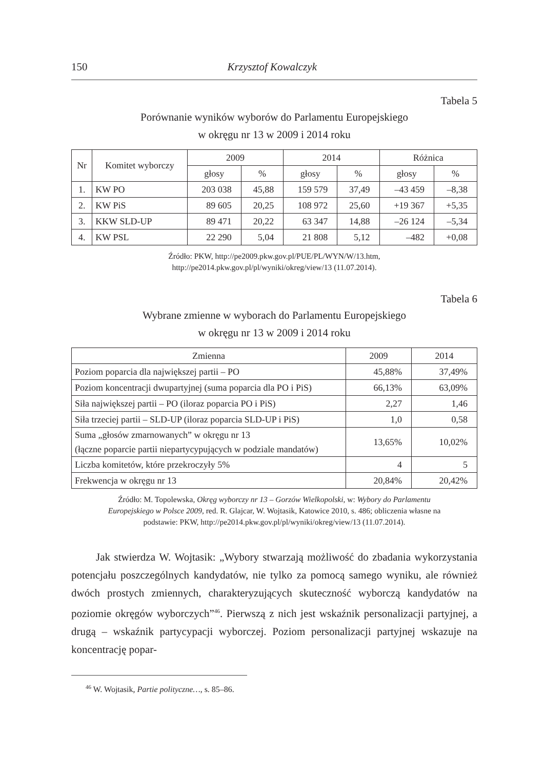150 Krzysztof Kowalczyk
Tabela 5
Porównanie wyników wyborów do Parlamentu Europejskiego
w okręgu nr 13 w 2009 i 2014 roku
| Nr | Komitet wyborczy | 2009 | | 2014 | | Różnica | |
| --- | --- | --- | --- | --- | --- | --- | --- |
| | | głosy | % | głosy | % | głosy | % |
| 1. | KW PO | 203 038 | 45,88 | 159 579 | 37,49 | –43 459 | –8,38 |
| 2. | KW PiS | 89 605 | 20,25 | 108 972 | 25,60 | +19 367 | +5,35 |
| 3. | KKW SLD-UP | 89 471 | 20,22 | 63 347 | 14,88 | –26 124 | –5,34 |
| 4. | KW PSL | 22 290 | 5,04 | 21 808 | 5,12 | –482 | +0,08 |
Źródło: PKW, http://pe2009.pkw.gov.pl/PUE/PL/WYN/W/13.htm, http://pe2014.pkw.gov.pl/pl/wyniki/okreg/view/13 (11.07.2014).
Tabela 6
Wybrane zmienne w wyborach do Parlamentu Europejskiego
w okręgu nr 13 w 2009 i 2014 roku
| Zmienna | 2009 | 2014 |
| --- | --- | --- |
| Poziom poparcia dla największej partii – PO | 45,88% | 37,49% |
| Poziom koncentracji dwupartyjnej (suma poparcia dla PO i PiS) | 66,13% | 63,09% |
| Siła największej partii – PO (iloraz poparcia PO i PiS) | 2,27 | 1,46 |
| Siła trzeciej partii – SLD-UP (iloraz poparcia SLD-UP i PiS) | 1,0 | 0,58 |
| Suma „głosów zmarnowanych” w okręgu nr 13 (łączne poparcie partii niepartycypujących w podziale mandatów) | 13,65% | 10,02% |
| Liczba komitetów, które przekroczyły 5% | 4 | 5 |
| Frekwencja w okręgu nr 13 | 20,84% | 20,42% |
Źródło: M. Topolewska, Okręg wyborczy nr 13 – Gorzów Wielkopolski, w: Wybory do Parlamentu Europejskiego w Polsce 2009, red. R. Glajcar, W. Wojtasik, Katowice 2010, s. 486; obliczenia własne na podstawie: PKW, http://pe2014.pkw.gov.pl/pl/wyniki/okreg/view/13 (11.07.2014).
Jak stwierdza W. Wojtasik: „Wybory stwarzają możliwość do zbadania wykorzystania potencjału poszczególnych kandydatów, nie tylko za pomocą samego wyniku, ale również dwóch prostych zmiennych, charakteryzujących skuteczność wyborczą kandydatów na poziomie okręgów wyborczych”<sup>46</sup>. Pierwszą z nich jest wskaźnik personalizacji partyjnej, a drugą – wskaźnik partycypacji wyborczej. Poziom personalizacji partyjnej wskazuje na koncentrację popar-
<sup>46</sup> W. Wojtasik, Partie polityczne…, s. 85–86.